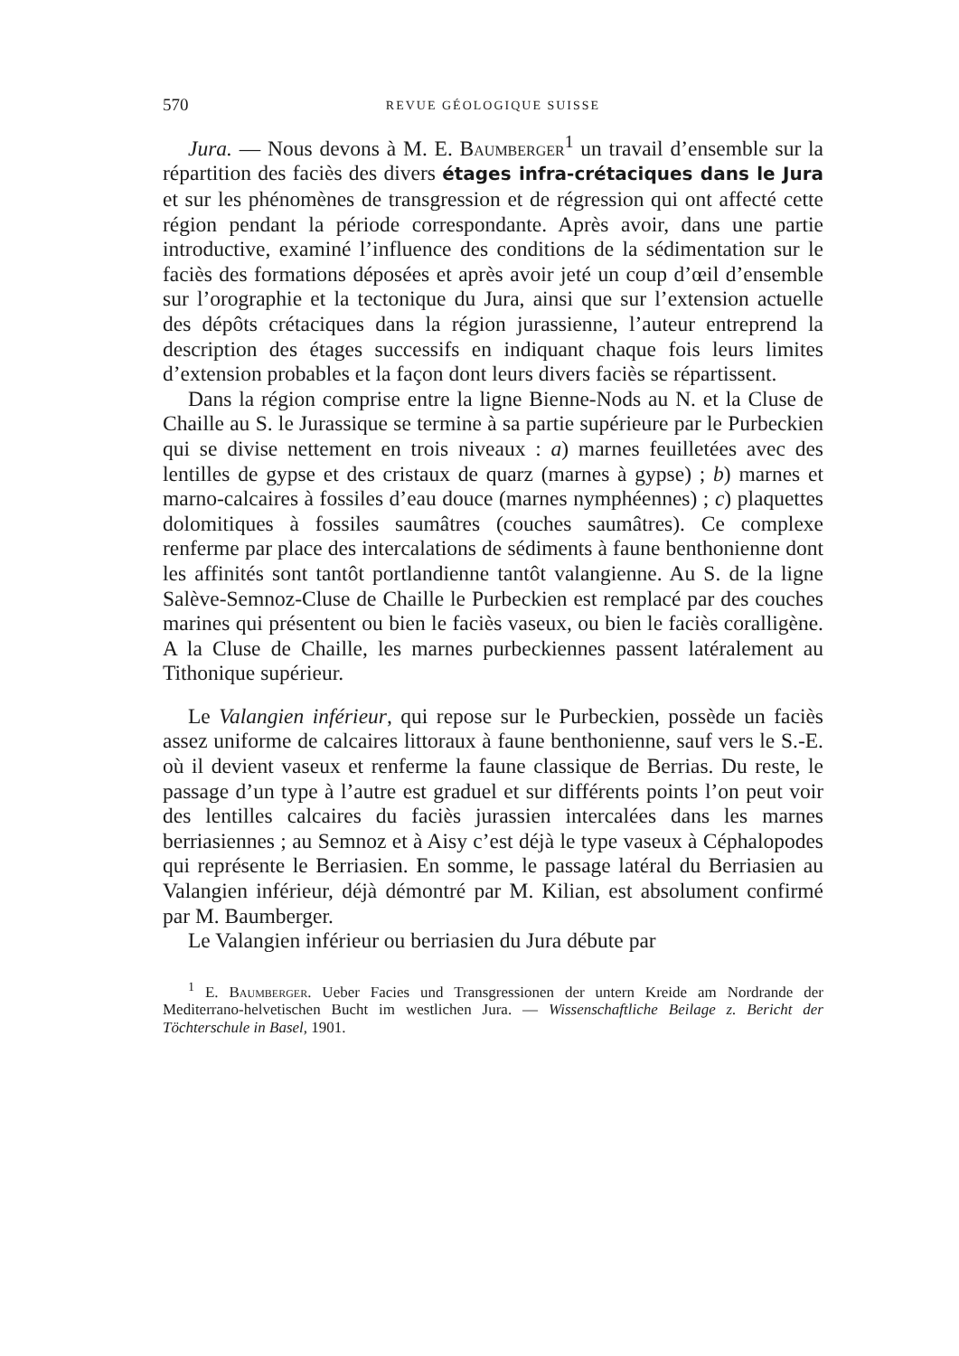570 REVUE GÉOLOGIQUE SUISSE
Jura. — Nous devons à M. E. Baumberger<sup>1</sup> un travail d’ensemble sur la répartition des faciès des divers étages infra-crétaciques dans le Jura et sur les phénomènes de transgression et de régression qui ont affecté cette région pendant la période correspondante. Après avoir, dans une partie introductive, examiné l’influence des conditions de la sédimentation sur le faciès des formations déposées et après avoir jeté un coup d’œil d’ensemble sur l’orographie et la tectonique du Jura, ainsi que sur l’extension actuelle des dépôts crétaciques dans la région jurassienne, l’auteur entreprend la description des étages successifs en indiquant chaque fois leurs limites d’extension probables et la façon dont leurs divers faciès se répartissent.
Dans la région comprise entre la ligne Bienne-Nods au N. et la Cluse de Chaille au S. le Jurassique se termine à sa partie supérieure par le Purbeckien qui se divise nettement en trois niveaux : a) marnes feuilletées avec des lentilles de gypse et des cristaux de quarz (marnes à gypse) ; b) marnes et marno-calcaires à fossiles d’eau douce (marnes nymphéennes) ; c) plaquettes dolomitiques à fossiles saumâtres (couches saumâtres). Ce complexe renferme par place des intercalations de sédiments à faune benthonienne dont les affinités sont tantôt portlandienne tantôt valangienne. Au S. de la ligne Salève-Semnoz-Cluse de Chaille le Purbeckien est remplacé par des couches marines qui présentent ou bien le faciès vaseux, ou bien le faciès coralligène. A la Cluse de Chaille, les marnes purbeckiennes passent latéralement au Tithonique supérieur.
Le Valangien inférieur, qui repose sur le Purbeckien, possède un faciès assez uniforme de calcaires littoraux à faune benthonienne, sauf vers le S.-E. où il devient vaseux et renferme la faune classique de Berrias. Du reste, le passage d’un type à l’autre est graduel et sur différents points l’on peut voir des lentilles calcaires du faciès jurassien intercalées dans les marnes berriasiennes ; au Semnoz et à Aisy c’est déjà le type vaseux à Céphalopodes qui représente le Berriasien. En somme, le passage latéral du Berriasien au Valangien inférieur, déjà démontré par M. Kilian, est absolument confirmé par M. Baumberger.
Le Valangien inférieur ou berriasien du Jura débute par
<sup>1</sup> E. Baumberger. Ueber Facies und Transgressionen der untern Kreide am Nordrande der Mediterrano-helvetischen Bucht im westlichen Jura. — Wissenschaftliche Beilage z. Bericht der Töchterschule in Basel, 1901.